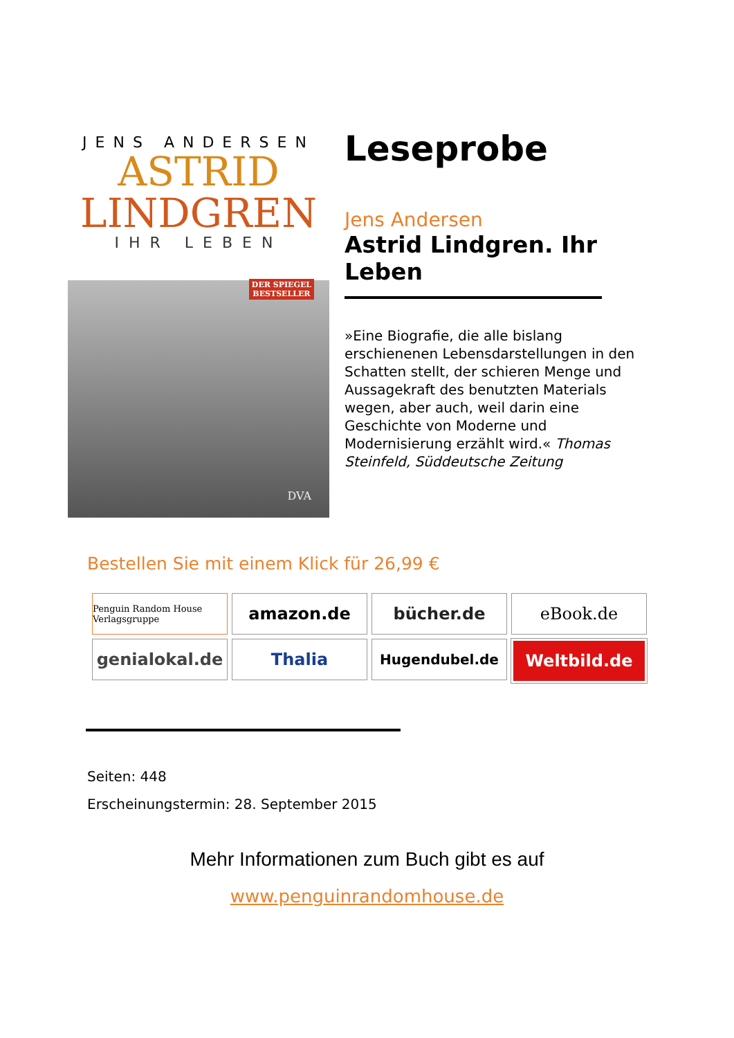JENS ANDERSEN
ASTRID
LINDGREN
IHR LEBEN
DER SPIEGEL
BESTSELLER
DVA
Leseprobe
Jens Andersen
Astrid Lindgren. Ihr Leben
»Eine Biografie, die alle bislang erschienenen Lebensdarstellungen in den Schatten stellt, der schieren Menge und Aussagekraft des benutzten Materials wegen, aber auch, weil darin eine Geschichte von Moderne und Modernisierung erzählt wird.« Thomas Steinfeld, Süddeutsche Zeitung
Bestellen Sie mit einem Klick für 26,99 €
Penguin Random House Verlagsgruppe
amazon.de
bücher.de
eBook.de
genialokal.de
Thalia
Hugendubel.de
Weltbild.de
Seiten: 448
Erscheinungstermin: 28. September 2015
Mehr Informationen zum Buch gibt es auf
www.penguinrandomhouse.de